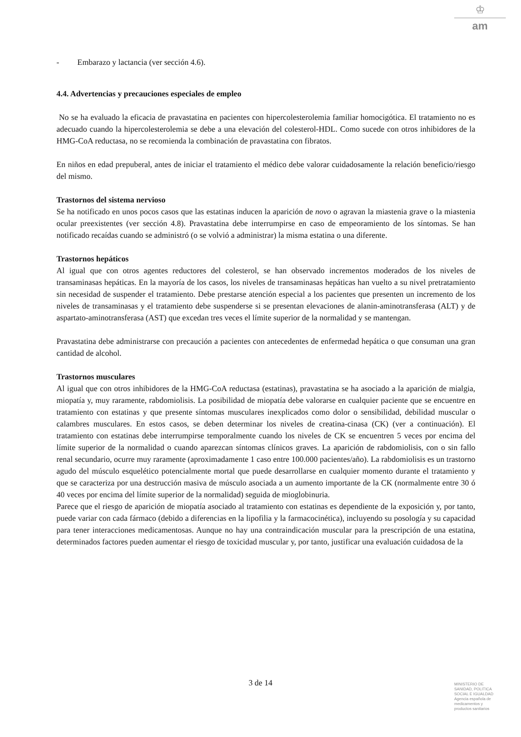♔
am
- Embarazo y lactancia (ver sección 4.6).
4.4. Advertencias y precauciones especiales de empleo
No se ha evaluado la eficacia de pravastatina en pacientes con hipercolesterolemia familiar homocigótica. El tratamiento no es adecuado cuando la hipercolesterolemia se debe a una elevación del colesterol-HDL. Como sucede con otros inhibidores de la HMG-CoA reductasa, no se recomienda la combinación de pravastatina con fibratos.
En niños en edad prepuberal, antes de iniciar el tratamiento el médico debe valorar cuidadosamente la relación beneficio/riesgo del mismo.
Trastornos del sistema nervioso
Se ha notificado en unos pocos casos que las estatinas inducen la aparición de novo o agravan la miastenia grave o la miastenia ocular preexistentes (ver sección 4.8). Pravastatina debe interrumpirse en caso de empeoramiento de los síntomas. Se han notificado recaídas cuando se administró (o se volvió a administrar) la misma estatina o una diferente.
Trastornos hepáticos
Al igual que con otros agentes reductores del colesterol, se han observado incrementos moderados de los niveles de transaminasas hepáticas. En la mayoría de los casos, los niveles de transaminasas hepáticas han vuelto a su nivel pretratamiento sin necesidad de suspender el tratamiento. Debe prestarse atención especial a los pacientes que presenten un incremento de los niveles de transaminasas y el tratamiento debe suspenderse si se presentan elevaciones de alanin-aminotransferasa (ALT) y de aspartato-aminotransferasa (AST) que excedan tres veces el límite superior de la normalidad y se mantengan.
Pravastatina debe administrarse con precaución a pacientes con antecedentes de enfermedad hepática o que consuman una gran cantidad de alcohol.
Trastornos musculares
Al igual que con otros inhibidores de la HMG-CoA reductasa (estatinas), pravastatina se ha asociado a la aparición de mialgia, miopatía y, muy raramente, rabdomiolisis. La posibilidad de miopatía debe valorarse en cualquier paciente que se encuentre en tratamiento con estatinas y que presente síntomas musculares inexplicados como dolor o sensibilidad, debilidad muscular o calambres musculares. En estos casos, se deben determinar los niveles de creatina-cinasa (CK) (ver a continuación). El tratamiento con estatinas debe interrumpirse temporalmente cuando los niveles de CK se encuentren 5 veces por encima del límite superior de la normalidad o cuando aparezcan síntomas clínicos graves. La aparición de rabdomiolisis, con o sin fallo renal secundario, ocurre muy raramente (aproximadamente 1 caso entre 100.000 pacientes/año). La rabdomiolisis es un trastorno agudo del músculo esquelético potencialmente mortal que puede desarrollarse en cualquier momento durante el tratamiento y que se caracteriza por una destrucción masiva de músculo asociada a un aumento importante de la CK (normalmente entre 30 ó 40 veces por encima del límite superior de la normalidad) seguida de mioglobinuria.
Parece que el riesgo de aparición de miopatía asociado al tratamiento con estatinas es dependiente de la exposición y, por tanto, puede variar con cada fármaco (debido a diferencias en la lipofilia y la farmacocinética), incluyendo su posología y su capacidad para tener interacciones medicamentosas. Aunque no hay una contraindicación muscular para la prescripción de una estatina, determinados factores pueden aumentar el riesgo de toxicidad muscular y, por tanto, justificar una evaluación cuidadosa de la
3 de 14
MINISTERIO DE
SANIDAD, POLITICA
SOCIAL E IGUALDAD
Agencia española de
medicamentos y
productos sanitarios